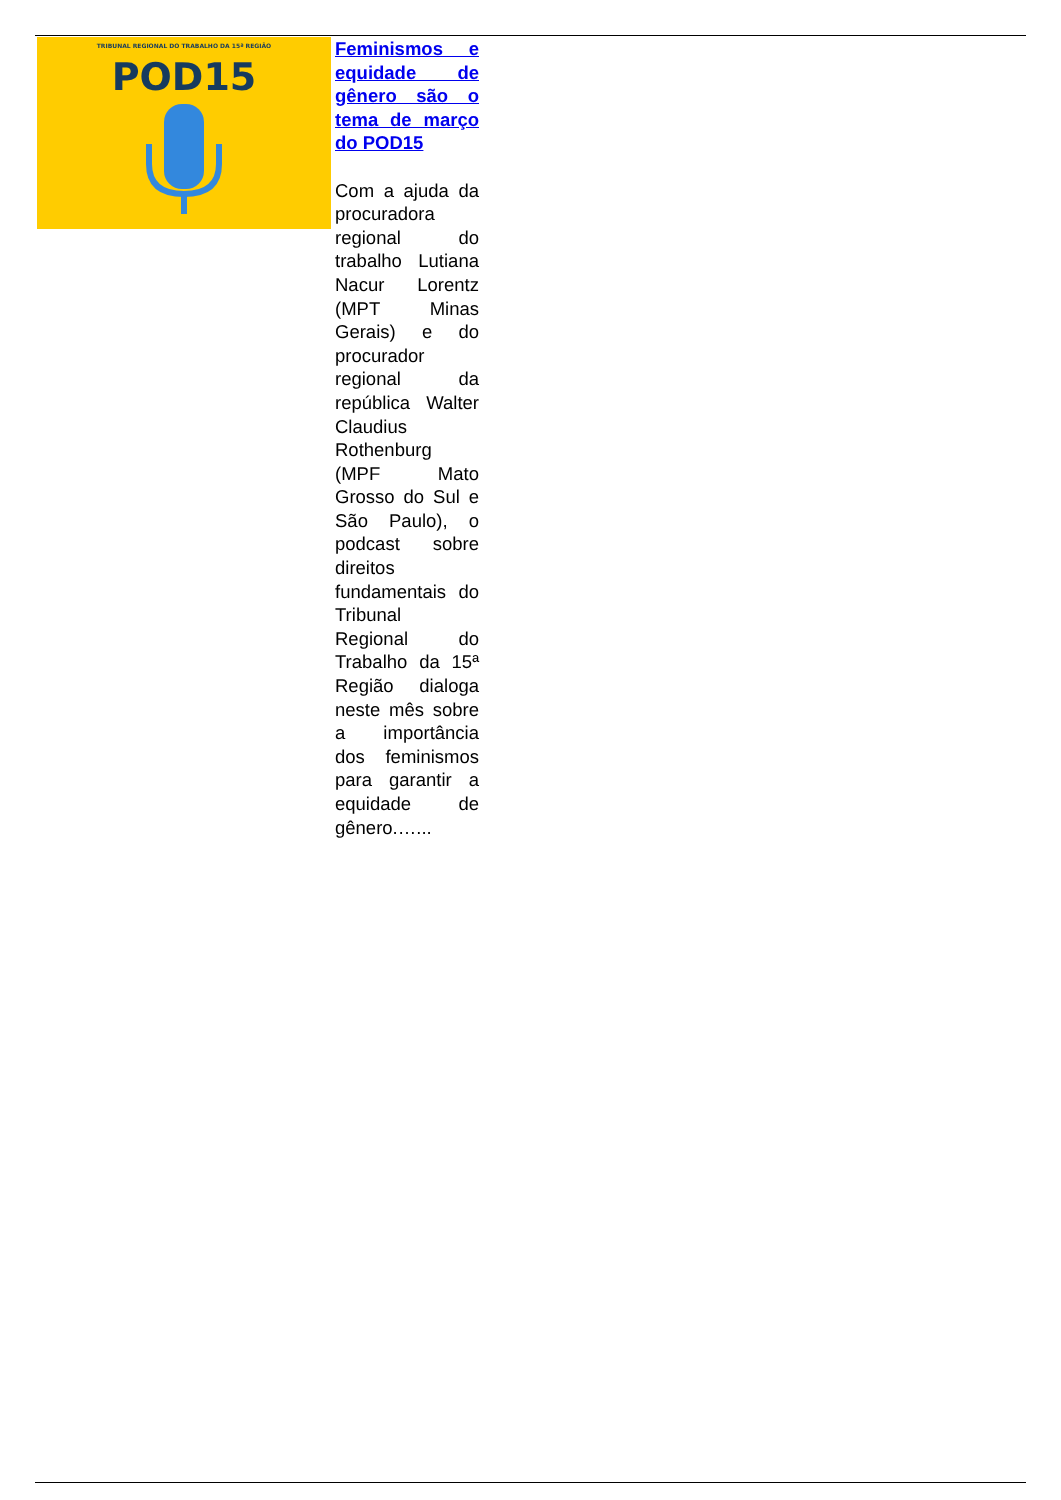TRIBUNAL REGIONAL DO TRABALHO DA 15ª REGIÃO
POD15
Feminismos e equidade de gênero são o tema de março do POD15
Com a ajuda da procuradora regional do trabalho Lutiana Nacur Lorentz (MPT Minas Gerais) e do procurador regional da república Walter Claudius Rothenburg (MPF Mato Grosso do Sul e São Paulo), o podcast sobre direitos fundamentais do Tribunal Regional do Trabalho da 15ª Região dialoga neste mês sobre a importância dos feminismos para garantir a equidade de gênero.…...